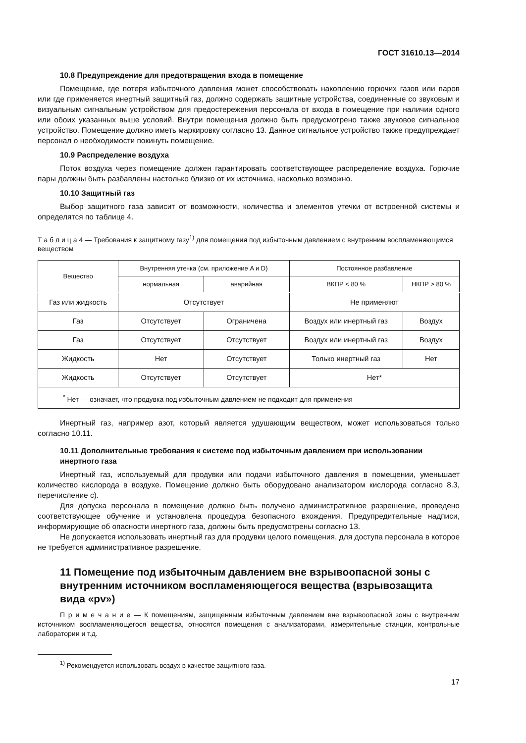ГОСТ 31610.13—2014
10.8 Предупреждение для предотвращения входа в помещение
Помещение, где потеря избыточного давления может способствовать накоплению горючих газов или паров или где применяется инертный защитный газ, должно содержать защитные устройства, соединенные со звуковым и визуальным сигнальным устройством для предостережения персонала от входа в помещение при наличии одного или обоих указанных выше условий. Внутри помещения должно быть предусмотрено также звуковое сигнальное устройство. Помещение должно иметь маркировку согласно 13. Данное сигнальное устройство также предупреждает персонал о необходимости покинуть помещение.
10.9 Распределение воздуха
Поток воздуха через помещение должен гарантировать соответствующее распределение воздуха. Горючие пары должны быть разбавлены настолько близко от их источника, насколько возможно.
10.10 Защитный газ
Выбор защитного газа зависит от возможности, количества и элементов утечки от встроенной системы и определятся по таблице 4.
Т а б л и ц а 4 — Требования к защитному газу<sup>1)</sup> для помещения под избыточным давлением с внутренним воспламеняющимся веществом
| Вещество | Внутренняя утечка (см. приложение A и D) | | Постоянное разбавление | |
| --- | --- | --- | --- | --- |
| | нормальная | аварийная | ВКПР < 80 % | НКПР > 80 % |
| Газ или жидкость | Отсутствует | | Не применяют | |
| Газ | Отсутствует | Ограничена | Воздух или инертный газ | Воздух |
| Газ | Отсутствует | Отсутствует | Воздух или инертный газ | Воздух |
| Жидкость | Нет | Отсутствует | Только инертный газ | Нет |
| Жидкость | Отсутствует | Отсутствует | Нет* | |
| <sup>*</sup> Нет — означает, что продувка под избыточным давлением не подходит для применения | | | | |
Инертный газ, например азот, который является удушающим веществом, может использоваться только согласно 10.11.
10.11 Дополнительные требования к системе под избыточным давлением при использовании инертного газа
Инертный газ, используемый для продувки или подачи избыточного давления в помещении, уменьшает количество кислорода в воздухе. Помещение должно быть оборудовано анализатором кислорода согласно 8.3, перечисление с).
Для допуска персонала в помещение должно быть получено административное разрешение, проведено соответствующее обучение и установлена процедура безопасного вхождения. Предупредительные надписи, информирующие об опасности инертного газа, должны быть предусмотрены согласно 13.
Не допускается использовать инертный газ для продувки целого помещения, для доступа персонала в которое не требуется административное разрешение.
11 Помещение под избыточным давлением вне взрывоопасной зоны с внутренним источником воспламеняющегося вещества (взрывозащита вида «pv»)
П р и м е ч а н и е — К помещениям, защищенным избыточным давлением вне взрывоопасной зоны с внутренним источником воспламеняющегося вещества, относятся помещения с анализаторами, измерительные станции, контрольные лаборатории и т.д.
<sup>1)</sup> Рекомендуется использовать воздух в качестве защитного газа.
17